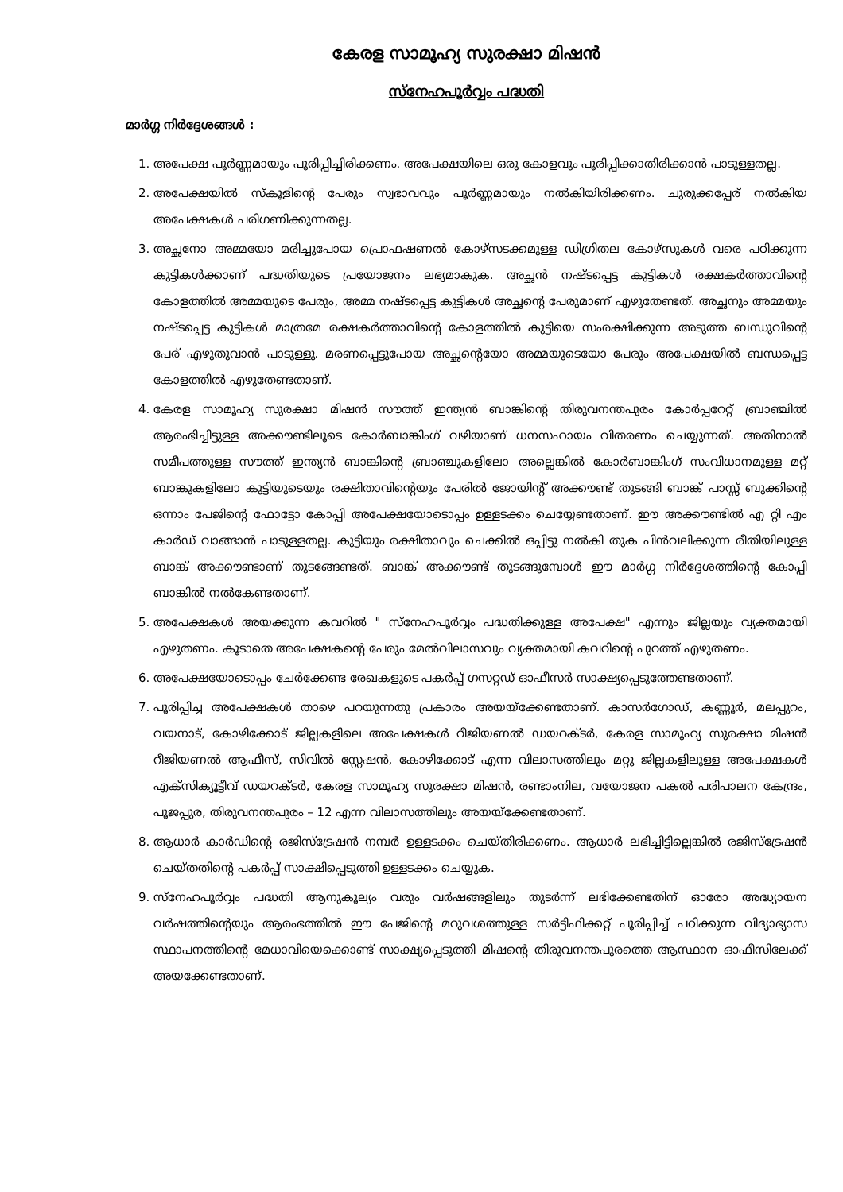കേരള സാമൂഹ്യ സുരക്ഷാ മിഷൻ
സ്നേഹപൂർവ്വം പദ്ധതി
മാർഗ്ഗ നിർദ്ദേശങ്ങൾ :
1. അപേക്ഷ പൂർണ്ണമായും പൂരിപ്പിച്ചിരിക്കണം. അപേക്ഷയിലെ ഒരു കോളവും പൂരിപ്പിക്കാതിരിക്കാൻ പാടുള്ളതല്ല.
2. അപേക്ഷയിൽ സ്കൂളിന്റെ പേരും സ്വഭാവവും പൂർണ്ണമായും നൽകിയിരിക്കണം. ചുരുക്കപ്പേര് നൽകിയ അപേക്ഷകൾ പരിഗണിക്കുന്നതല്ല.
3. അച്ഛനോ അമ്മയോ മരിച്ചുപോയ പ്രൊഫഷണൽ കോഴ്സടക്കമുള്ള ഡിഗ്രിതല കോഴ്സുകൾ വരെ പഠിക്കുന്ന കുട്ടികൾക്കാണ് പദ്ധതിയുടെ പ്രയോജനം ലഭ്യമാകുക. അച്ഛൻ നഷ്ടപ്പെട്ട കുട്ടികൾ രക്ഷകർത്താവിന്റെ കോളത്തിൽ അമ്മയുടെ പേരും, അമ്മ നഷ്ടപ്പെട്ട കുട്ടികൾ അച്ഛന്റെ പേരുമാണ് എഴുതേണ്ടത്. അച്ഛനും അമ്മയും നഷ്ടപ്പെട്ട കുട്ടികൾ മാത്രമേ രക്ഷകർത്താവിന്റെ കോളത്തിൽ കുട്ടിയെ സംരക്ഷിക്കുന്ന അടുത്ത ബന്ധുവിന്റെ പേര് എഴുതുവാൻ പാടുള്ളു. മരണപ്പെട്ടുപോയ അച്ഛന്റെയോ അമ്മയുടെയോ പേരും അപേക്ഷയിൽ ബന്ധപ്പെട്ട കോളത്തിൽ എഴുതേണ്ടതാണ്.
4. കേരള സാമൂഹ്യ സുരക്ഷാ മിഷൻ സൗത്ത് ഇന്ത്യൻ ബാങ്കിന്റെ തിരുവനന്തപുരം കോർപ്പറേറ്റ് ബ്രാഞ്ചിൽ ആരംഭിച്ചിട്ടുള്ള അക്കൗണ്ടിലൂടെ കോർബാങ്കിംഗ് വഴിയാണ് ധനസഹായം വിതരണം ചെയ്യുന്നത്. അതിനാൽ സമീപത്തുള്ള സൗത്ത് ഇന്ത്യൻ ബാങ്കിന്റെ ബ്രാഞ്ചുകളിലോ അല്ലെങ്കിൽ കോർബാങ്കിംഗ് സംവിധാനമുള്ള മറ്റ് ബാങ്കുകളിലോ കുട്ടിയുടെയും രക്ഷിതാവിന്റെയും പേരിൽ ജോയിന്റ് അക്കൗണ്ട് തുടങ്ങി ബാങ്ക് പാസ്സ് ബുക്കിന്റെ ഒന്നാം പേജിന്റെ ഫോട്ടോ കോപ്പി അപേക്ഷയോടൊപ്പം ഉള്ളടക്കം ചെയ്യേണ്ടതാണ്. ഈ അക്കൗണ്ടിൽ എ റ്റി എം കാർഡ് വാങ്ങാൻ പാടുള്ളതല്ല. കുട്ടിയും രക്ഷിതാവും ചെക്കിൽ ഒപ്പിട്ടു നൽകി തുക പിൻവലിക്കുന്ന രീതിയിലുള്ള ബാങ്ക് അക്കൗണ്ടാണ് തുടങ്ങേണ്ടത്. ബാങ്ക് അക്കൗണ്ട് തുടങ്ങുമ്പോൾ ഈ മാർഗ്ഗ നിർദ്ദേശത്തിന്റെ കോപ്പി ബാങ്കിൽ നൽകേണ്ടതാണ്.
5. അപേക്ഷകൾ അയക്കുന്ന കവറിൽ " സ്നേഹപൂർവ്വം പദ്ധതിക്കുള്ള അപേക്ഷ" എന്നും ജില്ലയും വ്യക്തമായി എഴുതണം. കൂടാതെ അപേക്ഷകന്റെ പേരും മേൽവിലാസവും വ്യക്തമായി കവറിന്റെ പുറത്ത് എഴുതണം.
6. അപേക്ഷയോടൊപ്പം ചേർക്കേണ്ട രേഖകളുടെ പകർപ്പ് ഗസറ്റഡ് ഓഫീസർ സാക്ഷ്യപ്പെടുത്തേണ്ടതാണ്.
7. പൂരിപ്പിച്ച അപേക്ഷകൾ താഴെ പറയുന്നതു പ്രകാരം അയയ്ക്കേണ്ടതാണ്. കാസർഗോഡ്, കണ്ണൂർ, മലപ്പുറം, വയനാട്, കോഴിക്കോട് ജില്ലകളിലെ അപേക്ഷകൾ റീജിയണൽ ഡയറക്ടർ, കേരള സാമൂഹ്യ സുരക്ഷാ മിഷൻ റീജിയണൽ ആഫീസ്, സിവിൽ സ്റ്റേഷൻ, കോഴിക്കോട് എന്ന വിലാസത്തിലും മറ്റു ജില്ലകളിലുള്ള അപേക്ഷകൾ എക്സിക്യൂട്ടീവ് ഡയറക്ടർ, കേരള സാമൂഹ്യ സുരക്ഷാ മിഷൻ, രണ്ടാംനില, വയോജന പകൽ പരിപാലന കേന്ദ്രം, പൂജപ്പുര, തിരുവനന്തപുരം – 12 എന്ന വിലാസത്തിലും അയയ്ക്കേണ്ടതാണ്.
8. ആധാർ കാർഡിന്റെ രജിസ്ട്രേഷൻ നമ്പർ ഉള്ളടക്കം ചെയ്തിരിക്കണം. ആധാർ ലഭിച്ചിട്ടില്ലെങ്കിൽ രജിസ്ട്രേഷൻ ചെയ്തതിന്റെ പകർപ്പ് സാക്ഷിപ്പെടുത്തി ഉള്ളടക്കം ചെയ്യുക.
9. സ്നേഹപൂർവ്വം പദ്ധതി ആനുകൂല്യം വരും വർഷങ്ങളിലും തുടർന്ന് ലഭിക്കേണ്ടതിന് ഓരോ അദ്ധ്യായന വർഷത്തിന്റെയും ആരംഭത്തിൽ ഈ പേജിന്റെ മറുവശത്തുള്ള സർട്ടിഫിക്കറ്റ് പൂരിപ്പിച്ച് പഠിക്കുന്ന വിദ്യാഭ്യാസ സ്ഥാപനത്തിന്റെ മേധാവിയെക്കൊണ്ട് സാക്ഷ്യപ്പെടുത്തി മിഷന്റെ തിരുവനന്തപുരത്തെ ആസ്ഥാന ഓഫീസിലേക്ക് അയക്കേണ്ടതാണ്.